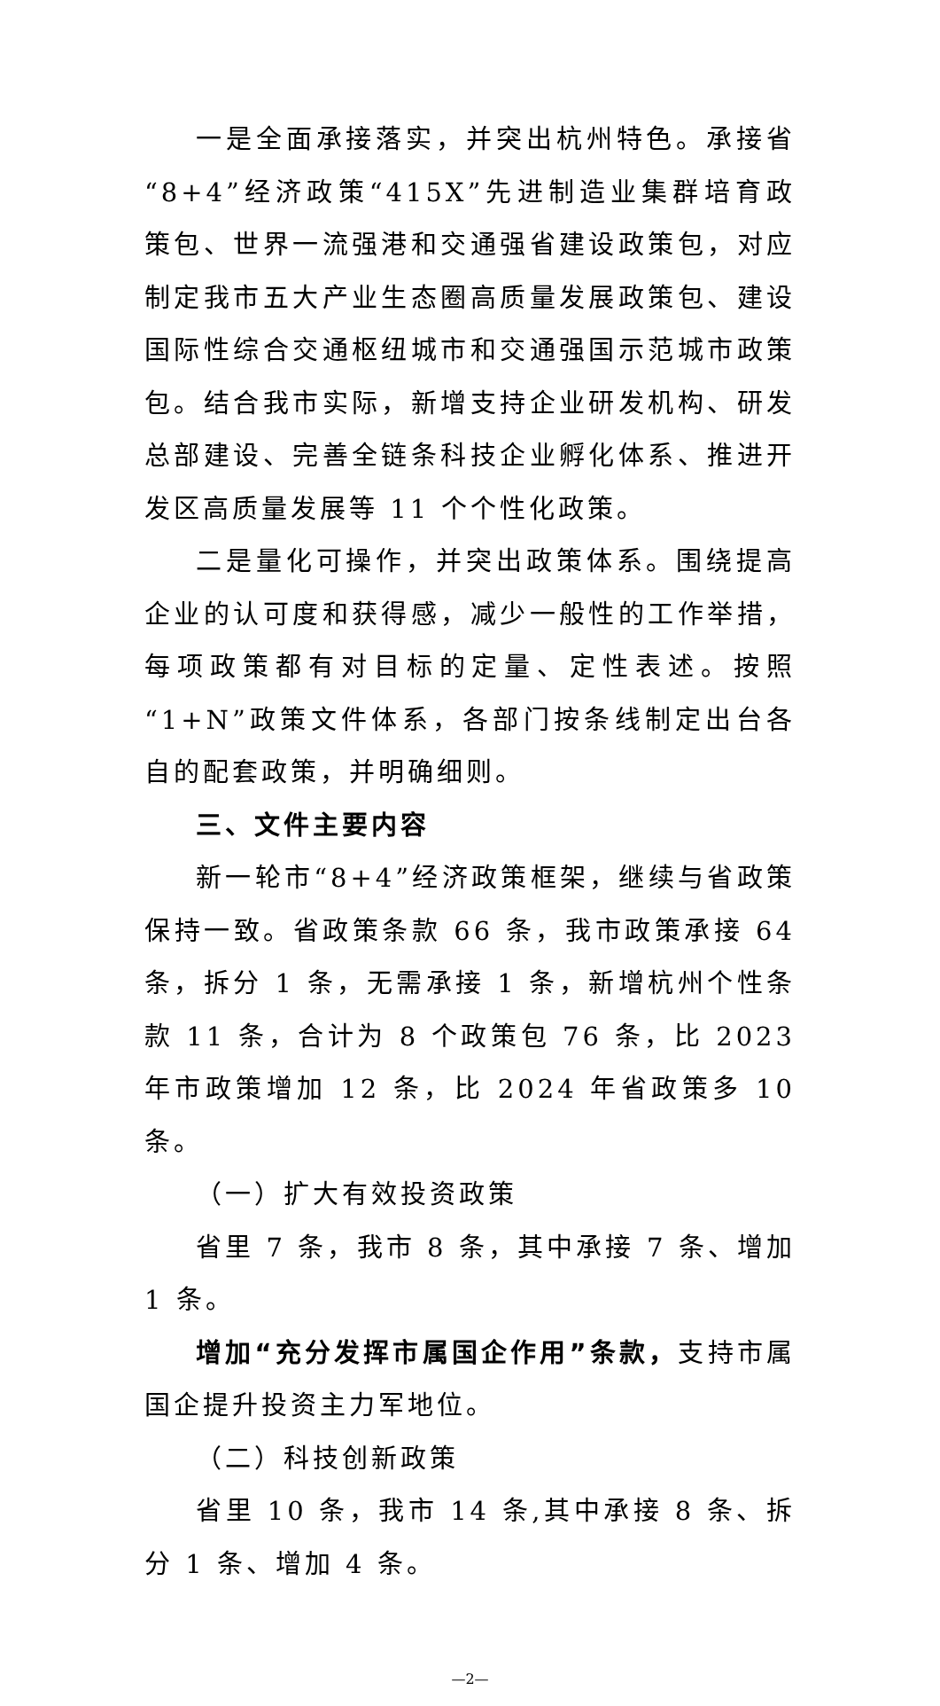一是全面承接落实，并突出杭州特色。承接省“8+4”经济政策“415X”先进制造业集群培育政策包、世界一流强港和交通强省建设政策包，对应制定我市五大产业生态圈高质量发展政策包、建设国际性综合交通枢纽城市和交通强国示范城市政策包。结合我市实际，新增支持企业研发机构、研发总部建设、完善全链条科技企业孵化体系、推进开发区高质量发展等 11 个个性化政策。
二是量化可操作，并突出政策体系。围绕提高企业的认可度和获得感，减少一般性的工作举措，每项政策都有对目标的定量、定性表述。按照“1+N”政策文件体系，各部门按条线制定出台各自的配套政策，并明确细则。
三、文件主要内容
新一轮市“8+4”经济政策框架，继续与省政策保持一致。省政策条款 66 条，我市政策承接 64 条，拆分 1 条，无需承接 1 条，新增杭州个性条款 11 条，合计为 8 个政策包 76 条，比 2023 年市政策增加 12 条，比 2024 年省政策多 10 条。
（一）扩大有效投资政策
省里 7 条，我市 8 条，其中承接 7 条、增加 1 条。
增加“充分发挥市属国企作用”条款，支持市属国企提升投资主力军地位。
（二）科技创新政策
省里 10 条，我市 14 条,其中承接 8 条、拆分 1 条、增加 4 条。
—2—